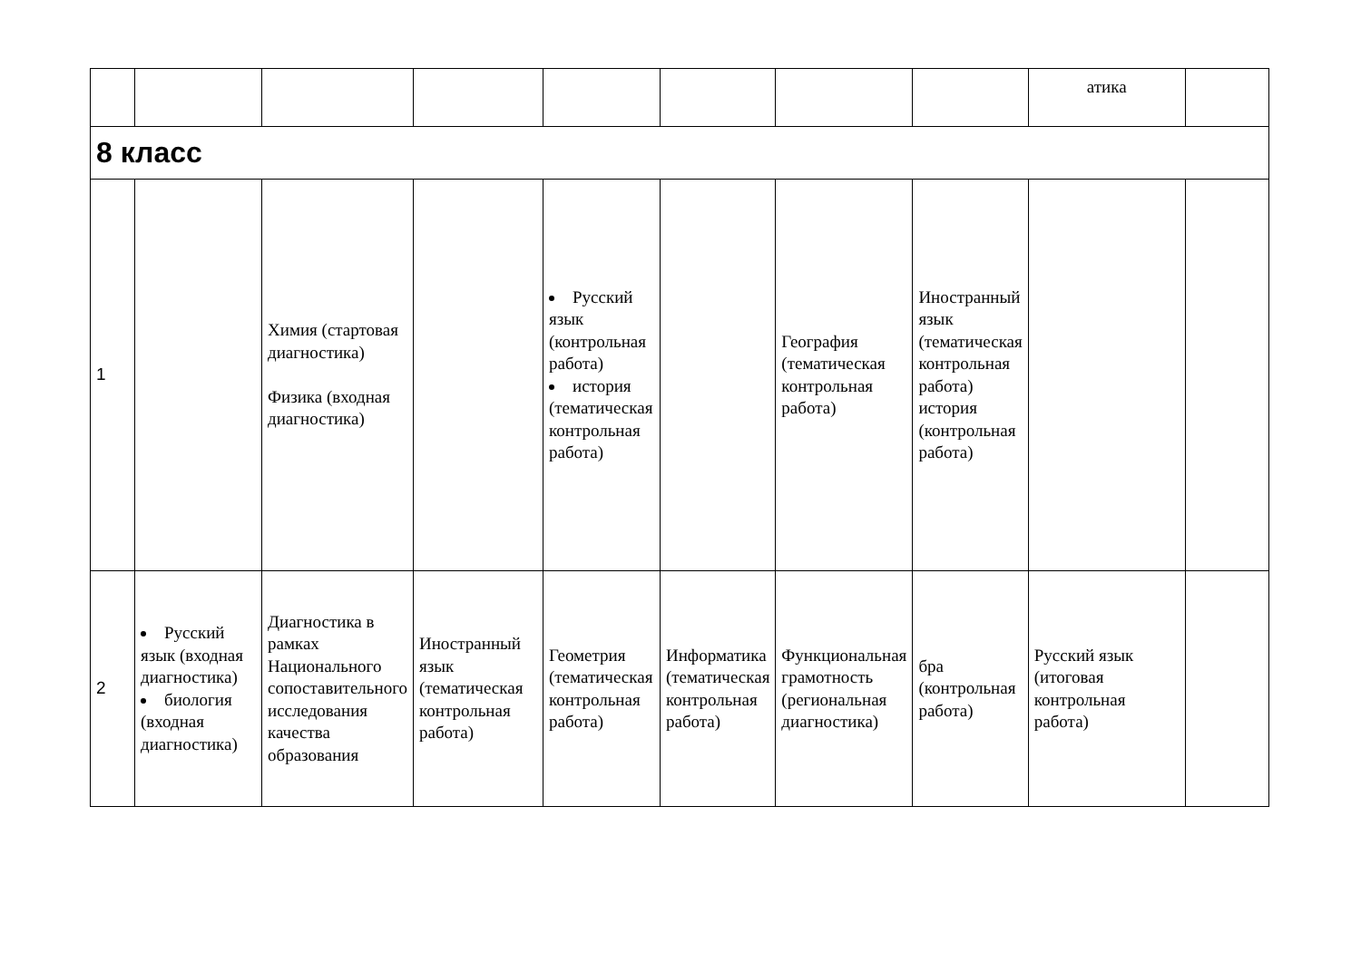| | | | | | | | | атика | |
| 8 класс | | | | | | | | | |
| 1 | | Химия (стартовая диагностика) Физика (входная диагностика) | | Русский язык (контрольная работа) история (тематическая контрольная работа) | | География (тематическая контрольная работа) | Иностранный язык (тематическая контрольная работа) история (контрольная работа) | | |
| 2 | Русский язык (входная диагностика) биология (входная диагностика) | Диагностика в рамках Национального сопоставительного исследования качества образования | Иностранный язык (тематическая контрольная работа) | Геометрия (тематическая контрольная работа) | Информатика (тематическая контрольная работа) | Функциональная грамотность (региональная диагностика) | бра (контрольная работа) | Русский язык (итоговая контрольная работа) | |